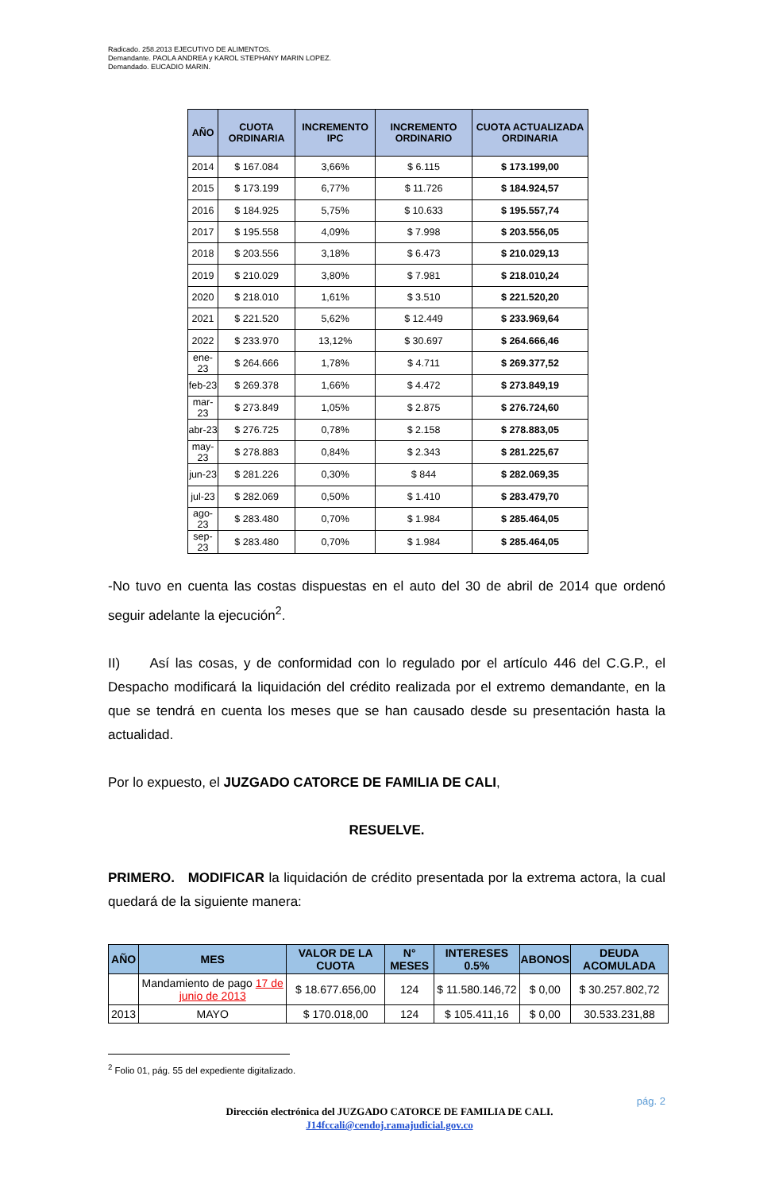Radicado. 258.2013 EJECUTIVO DE ALIMENTOS.
Demandante. PAOLA ANDREA y KAROL STEPHANY MARIN LOPEZ.
Demandado. EUCADIO MARIN.
| AÑO | CUOTA ORDINARIA | INCREMENTO IPC | INCREMENTO ORDINARIO | CUOTA ACTUALIZADA ORDINARIA |
| --- | --- | --- | --- | --- |
| 2014 | $ 167.084 | 3,66% | $ 6.115 | $ 173.199,00 |
| 2015 | $ 173.199 | 6,77% | $ 11.726 | $ 184.924,57 |
| 2016 | $ 184.925 | 5,75% | $ 10.633 | $ 195.557,74 |
| 2017 | $ 195.558 | 4,09% | $ 7.998 | $ 203.556,05 |
| 2018 | $ 203.556 | 3,18% | $ 6.473 | $ 210.029,13 |
| 2019 | $ 210.029 | 3,80% | $ 7.981 | $ 218.010,24 |
| 2020 | $ 218.010 | 1,61% | $ 3.510 | $ 221.520,20 |
| 2021 | $ 221.520 | 5,62% | $ 12.449 | $ 233.969,64 |
| 2022 | $ 233.970 | 13,12% | $ 30.697 | $ 264.666,46 |
| ene-23 | $ 264.666 | 1,78% | $ 4.711 | $ 269.377,52 |
| feb-23 | $ 269.378 | 1,66% | $ 4.472 | $ 273.849,19 |
| mar-23 | $ 273.849 | 1,05% | $ 2.875 | $ 276.724,60 |
| abr-23 | $ 276.725 | 0,78% | $ 2.158 | $ 278.883,05 |
| may-23 | $ 278.883 | 0,84% | $ 2.343 | $ 281.225,67 |
| jun-23 | $ 281.226 | 0,30% | $ 844 | $ 282.069,35 |
| jul-23 | $ 282.069 | 0,50% | $ 1.410 | $ 283.479,70 |
| ago-23 | $ 283.480 | 0,70% | $ 1.984 | $ 285.464,05 |
| sep-23 | $ 283.480 | 0,70% | $ 1.984 | $ 285.464,05 |
-No tuvo en cuenta las costas dispuestas en el auto del 30 de abril de 2014 que ordenó seguir adelante la ejecución<sup>2</sup>.
II) Así las cosas, y de conformidad con lo regulado por el artículo 446 del C.G.P., el Despacho modificará la liquidación del crédito realizada por el extremo demandante, en la que se tendrá en cuenta los meses que se han causado desde su presentación hasta la actualidad.
Por lo expuesto, el JUZGADO CATORCE DE FAMILIA DE CALI,
RESUELVE.
PRIMERO. MODIFICAR la liquidación de crédito presentada por la extrema actora, la cual quedará de la siguiente manera:
| AÑO | MES | VALOR DE LA CUOTA | N° MESES | INTERESES 0.5% | ABONOS | DEUDA ACOMULADA |
| --- | --- | --- | --- | --- | --- | --- |
| | Mandamiento de pago 17 de junio de 2013 | $ 18.677.656,00 | 124 | $ 11.580.146,72 | $ 0,00 | $ 30.257.802,72 |
| 2013 | MAYO | $ 170.018,00 | 124 | $ 105.411,16 | $ 0,00 | 30.533.231,88 |
<sup>2</sup> Folio 01, pág. 55 del expediente digitalizado.
pág. 2
Dirección electrónica del JUZGADO CATORCE DE FAMILIA DE CALI.
J14fccali@cendoj.ramajudicial.gov.co